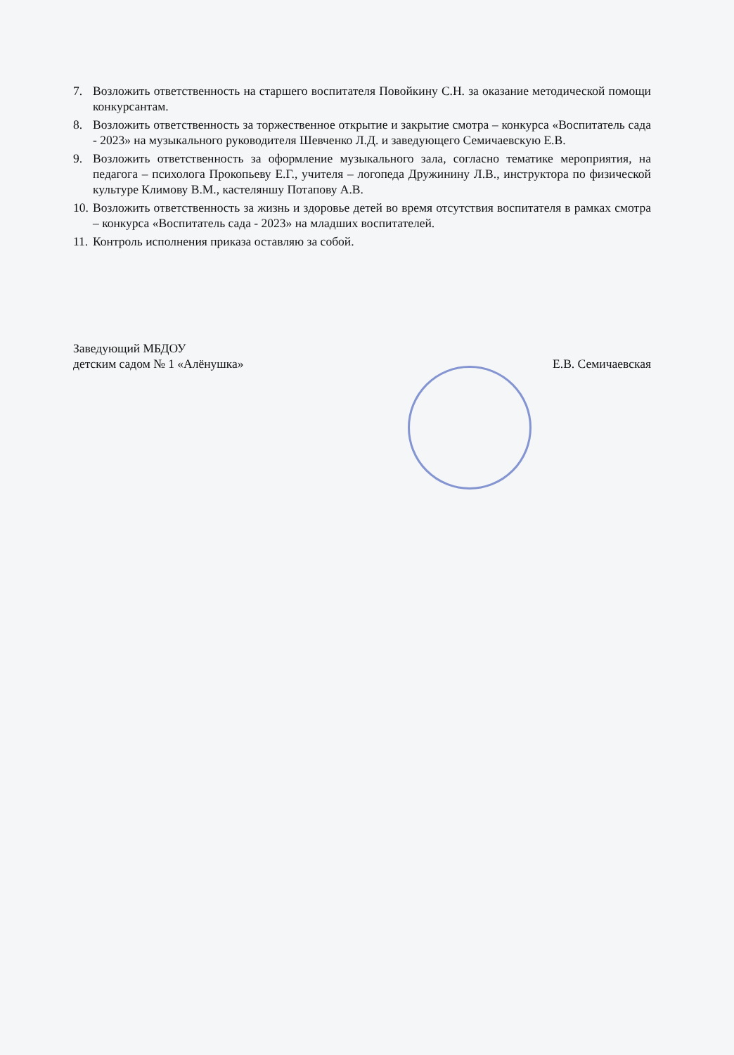7. Возложить ответственность на старшего воспитателя Повойкину С.Н. за оказание методической помощи конкурсантам.
8. Возложить ответственность за торжественное открытие и закрытие смотра – конкурса «Воспитатель сада - 2023» на музыкального руководителя Шевченко Л.Д. и заведующего Семичаевскую Е.В.
9. Возложить ответственность за оформление музыкального зала, согласно тематике мероприятия, на педагога – психолога Прокопьеву Е.Г., учителя – логопеда Дружинину Л.В., инструктора по физической культуре Климову В.М., кастеляншу Потапову А.В.
10. Возложить ответственность за жизнь и здоровье детей во время отсутствия воспитателя в рамках смотра – конкурса «Воспитатель сада - 2023» на младших воспитателей.
11. Контроль исполнения приказа оставляю за собой.
Заведующий МБДОУ
детским садом № 1 «Алёнушка»
Е.В. Семичаевская